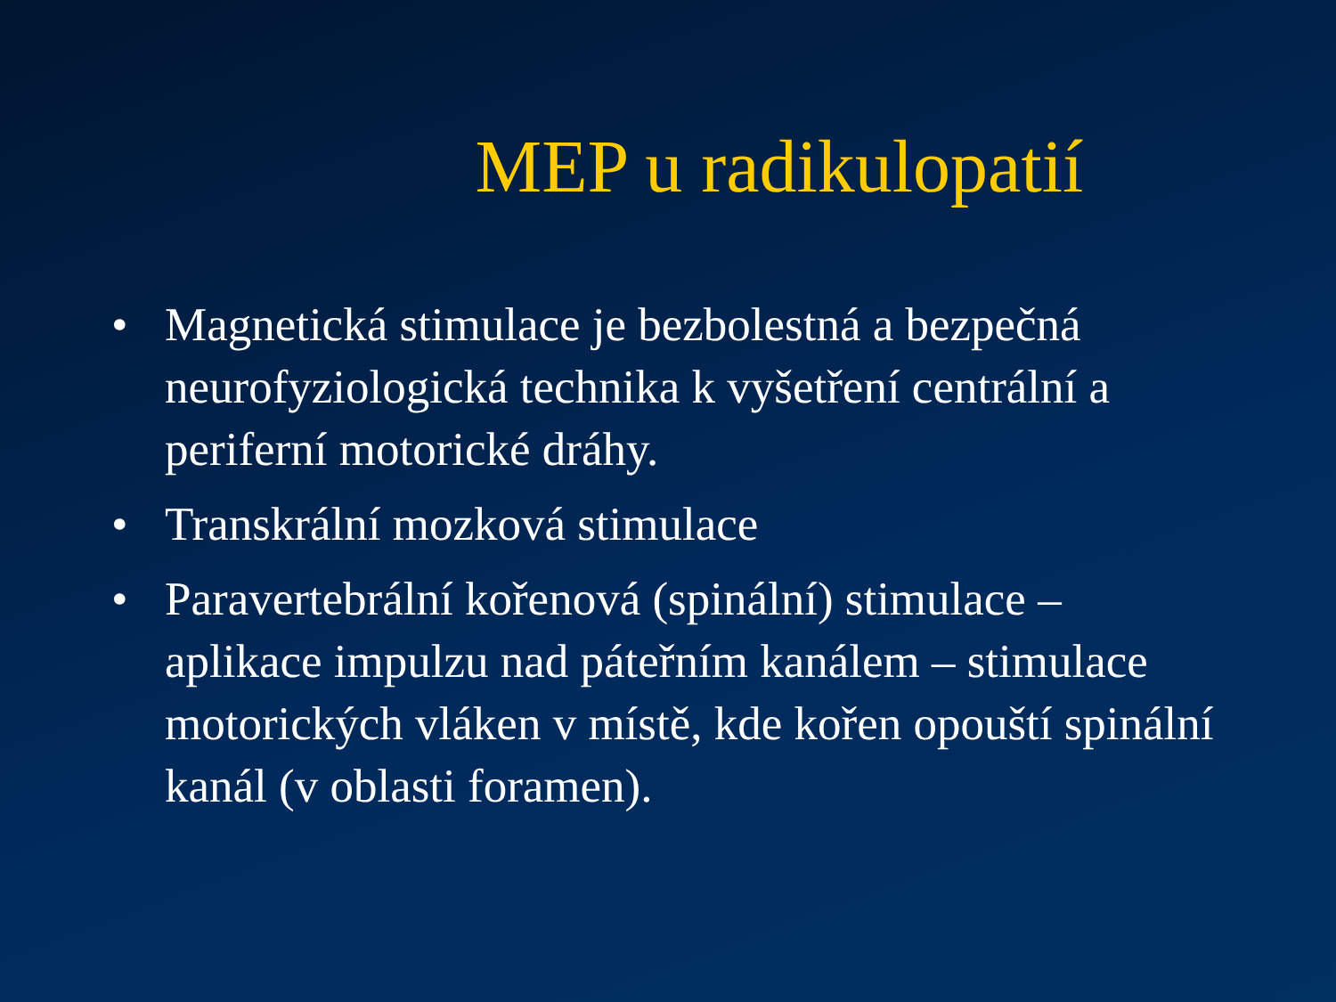MEP u radikulopatií
• Magnetická stimulace je bezbolestná a bezpečná neurofyziologická technika k vyšetření centrální a periferní motorické dráhy.
• Transkrální mozková stimulace
• Paravertebrální kořenová (spinální) stimulace – aplikace impulzu nad páteřním kanálem – stimulace motorických vláken v místě, kde kořen opouští spinální kanál (v oblasti foramen).